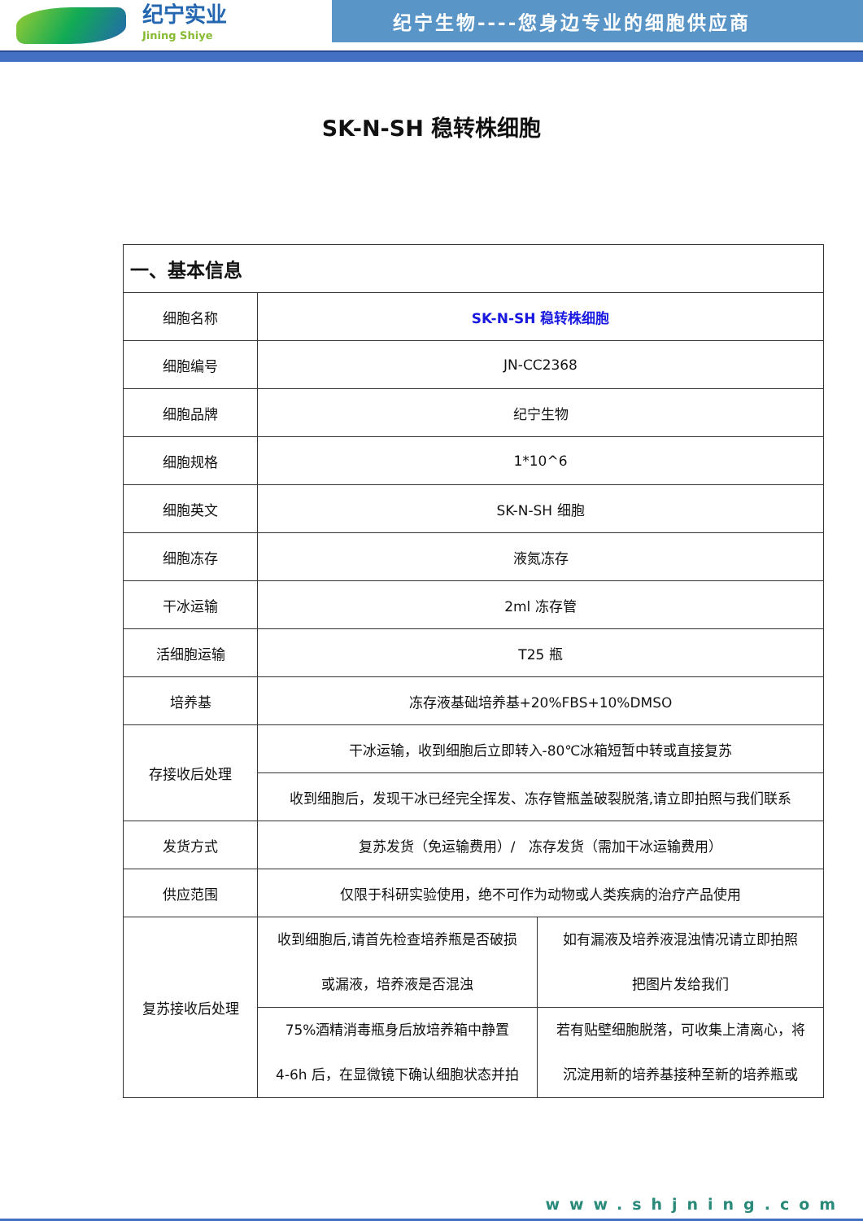纪宁实业
Jining Shiye
纪宁生物----您身边专业的细胞供应商
SK-N-SH 稳转株细胞
| 一、基本信息 | | |
| --- | --- | --- |
| 细胞名称 | SK-N-SH 稳转株细胞 | |
| 细胞编号 | JN-CC2368 | |
| 细胞品牌 | 纪宁生物 | |
| 细胞规格 | 1*10^6 | |
| 细胞英文 | SK-N-SH 细胞 | |
| 细胞冻存 | 液氮冻存 | |
| 干冰运输 | 2ml 冻存管 | |
| 活细胞运输 | T25 瓶 | |
| 培养基 | 冻存液基础培养基+20%FBS+10%DMSO | |
| 存接收后处理 | 干冰运输，收到细胞后立即转入-80℃冰箱短暂中转或直接复苏 | |
| | 收到细胞后，发现干冰已经完全挥发、冻存管瓶盖破裂脱落,请立即拍照与我们联系 | |
| 发货方式 | 复苏发货（免运输费用）/ 冻存发货（需加干冰运输费用） | |
| 供应范围 | 仅限于科研实验使用，绝不可作为动物或人类疾病的治疗产品使用 | |
| 复苏接收后处理 | 收到细胞后,请首先检查培养瓶是否破损 或漏液，培养液是否混浊 | 如有漏液及培养液混浊情况请立即拍照 把图片发给我们 |
| | 75%酒精消毒瓶身后放培养箱中静置 4-6h 后，在显微镜下确认细胞状态并拍 | 若有贴壁细胞脱落，可收集上清离心，将 沉淀用新的培养基接种至新的培养瓶或 |
www.shjning.com